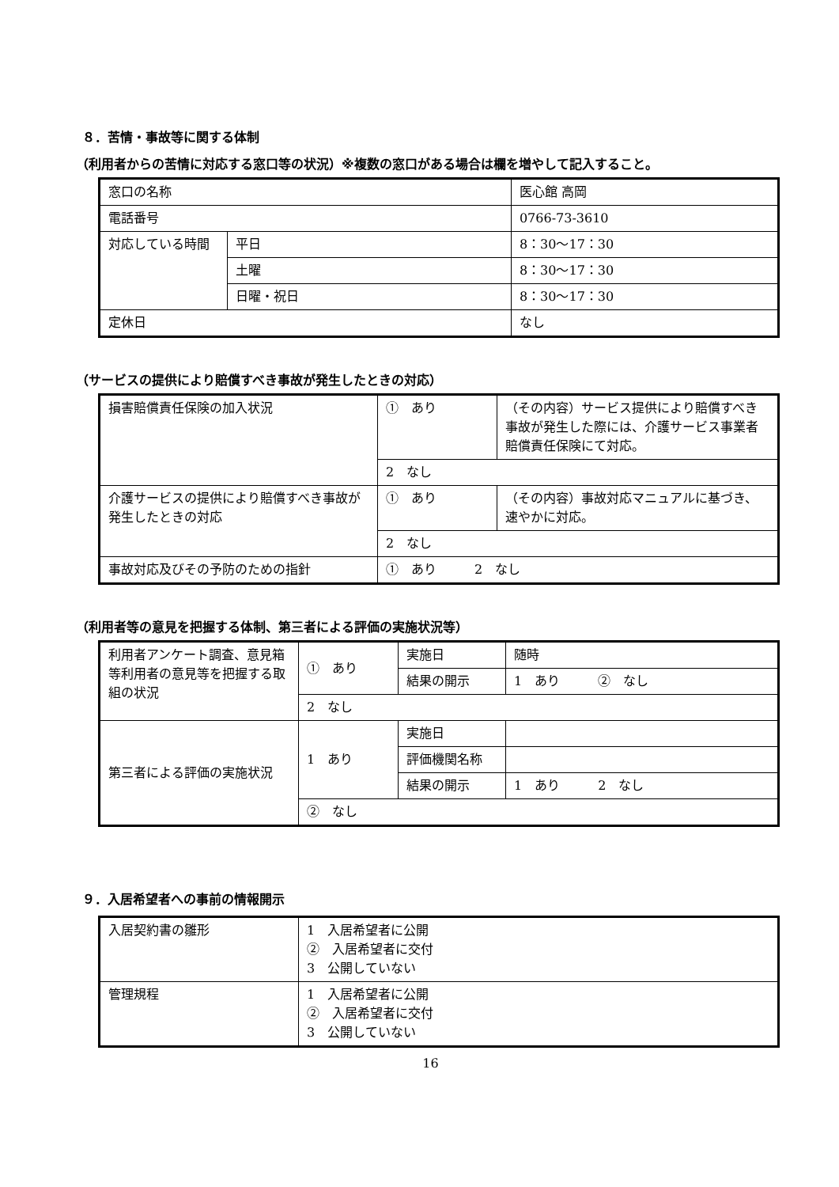８．苦情・事故等に関する体制
（利用者からの苦情に対応する窓口等の状況）※複数の窓口がある場合は欄を増やして記入すること。
| 窓口の名称 | | 医心館 高岡 |
| 電話番号 | | 0766-73-3610 |
| 対応している時間 | 平日 | 8：30～17：30 |
| | 土曜 | 8：30～17：30 |
| | 日曜・祝日 | 8：30～17：30 |
| 定休日 | | なし |
（サービスの提供により賠償すべき事故が発生したときの対応）
| 損害賠償責任保険の加入状況 | ① あり | （その内容）サービス提供により賠償すべき事故が発生した際には、介護サービス事業者賠償責任保険にて対応。 |
| | 2 なし | |
| 介護サービスの提供により賠償すべき事故が発生したときの対応 | ① あり | （その内容）事故対応マニュアルに基づき、速やかに対応。 |
| | 2 なし | |
| 事故対応及びその予防のための指針 | ① あり 2 なし | |
（利用者等の意見を把握する体制、第三者による評価の実施状況等）
| 利用者アンケート調査、意見箱等利用者の意見等を把握する取組の状況 | ① あり | 実施日 | 随時 |
| | | 結果の開示 | 1 あり ② なし |
| | 2 なし | | |
| 第三者による評価の実施状況 | 1 あり | 実施日 | |
| | | 評価機関名称 | |
| | | 結果の開示 | 1 あり 2 なし |
| | ② なし | | |
９．入居希望者への事前の情報開示
| 入居契約書の雛形 | 1 入居希望者に公開 ② 入居希望者に交付 3 公開していない |
| 管理規程 | 1 入居希望者に公開 ② 入居希望者に交付 3 公開していない |
16